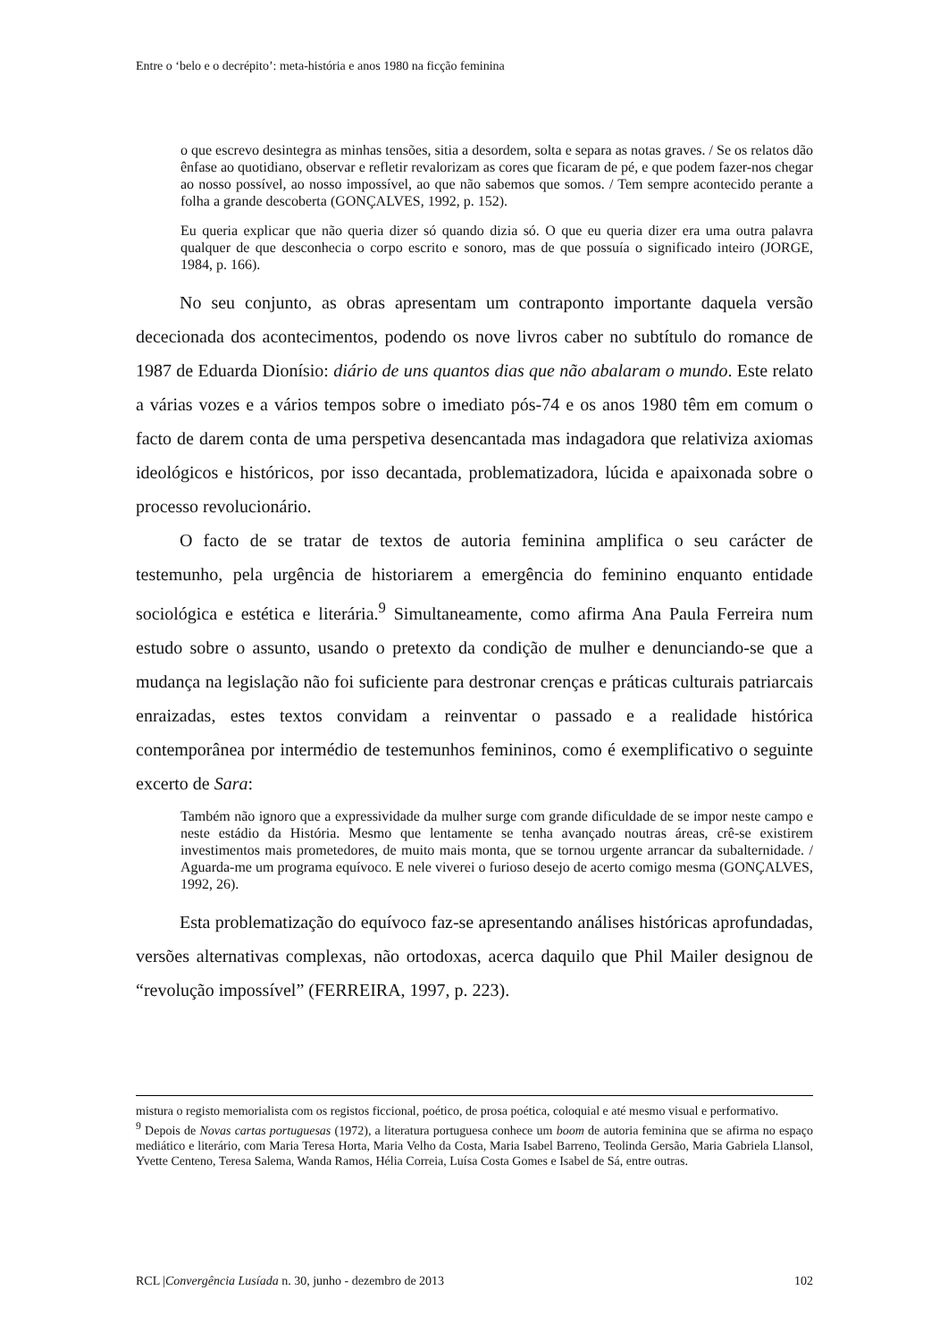Entre o ‘belo e o decrépito’: meta-história e anos 1980 na ficção feminina
o que escrevo desintegra as minhas tensões, sitia a desordem, solta e separa as notas graves. / Se os relatos dão ênfase ao quotidiano, observar e refletir revalorizam as cores que ficaram de pé, e que podem fazer-nos chegar ao nosso possível, ao nosso impossível, ao que não sabemos que somos. / Tem sempre acontecido perante a folha a grande descoberta (GONÇALVES, 1992, p. 152).
Eu queria explicar que não queria dizer só quando dizia só. O que eu queria dizer era uma outra palavra qualquer de que desconhecia o corpo escrito e sonoro, mas de que possuía o significado inteiro (JORGE, 1984, p. 166).
No seu conjunto, as obras apresentam um contraponto importante daquela versão dececionada dos acontecimentos, podendo os nove livros caber no subtítulo do romance de 1987 de Eduarda Dionísio: diário de uns quantos dias que não abalaram o mundo. Este relato a várias vozes e a vários tempos sobre o imediato pós-74 e os anos 1980 têm em comum o facto de darem conta de uma perspetiva desencantada mas indagadora que relativiza axiomas ideológicos e históricos, por isso decantada, problematizadora, lúcida e apaixonada sobre o processo revolucionário.
O facto de se tratar de textos de autoria feminina amplifica o seu carácter de testemunho, pela urgência de historiarem a emergência do feminino enquanto entidade sociológica e estética e literária.<sup>9</sup> Simultaneamente, como afirma Ana Paula Ferreira num estudo sobre o assunto, usando o pretexto da condição de mulher e denunciando-se que a mudança na legislação não foi suficiente para destronar crenças e práticas culturais patriarcais enraizadas, estes textos convidam a reinventar o passado e a realidade histórica contemporânea por intermédio de testemunhos femininos, como é exemplificativo o seguinte excerto de Sara:
Também não ignoro que a expressividade da mulher surge com grande dificuldade de se impor neste campo e neste estádio da História. Mesmo que lentamente se tenha avançado noutras áreas, crê-se existirem investimentos mais prometedores, de muito mais monta, que se tornou urgente arrancar da subalternidade. / Aguarda-me um programa equívoco. E nele viverei o furioso desejo de acerto comigo mesma (GONÇALVES, 1992, 26).
Esta problematização do equívoco faz-se apresentando análises históricas aprofundadas, versões alternativas complexas, não ortodoxas, acerca daquilo que Phil Mailer designou de “revolução impossível” (FERREIRA, 1997, p. 223).
mistura o registo memorialista com os registos ficcional, poético, de prosa poética, coloquial e até mesmo visual e performativo.
<sup>9</sup> Depois de Novas cartas portuguesas (1972), a literatura portuguesa conhece um boom de autoria feminina que se afirma no espaço mediático e literário, com Maria Teresa Horta, Maria Velho da Costa, Maria Isabel Barreno, Teolinda Gersão, Maria Gabriela Llansol, Yvette Centeno, Teresa Salema, Wanda Ramos, Hélia Correia, Luísa Costa Gomes e Isabel de Sá, entre outras.
RCL |Convergência Lusíada n. 30, junho - dezembro de 2013 102